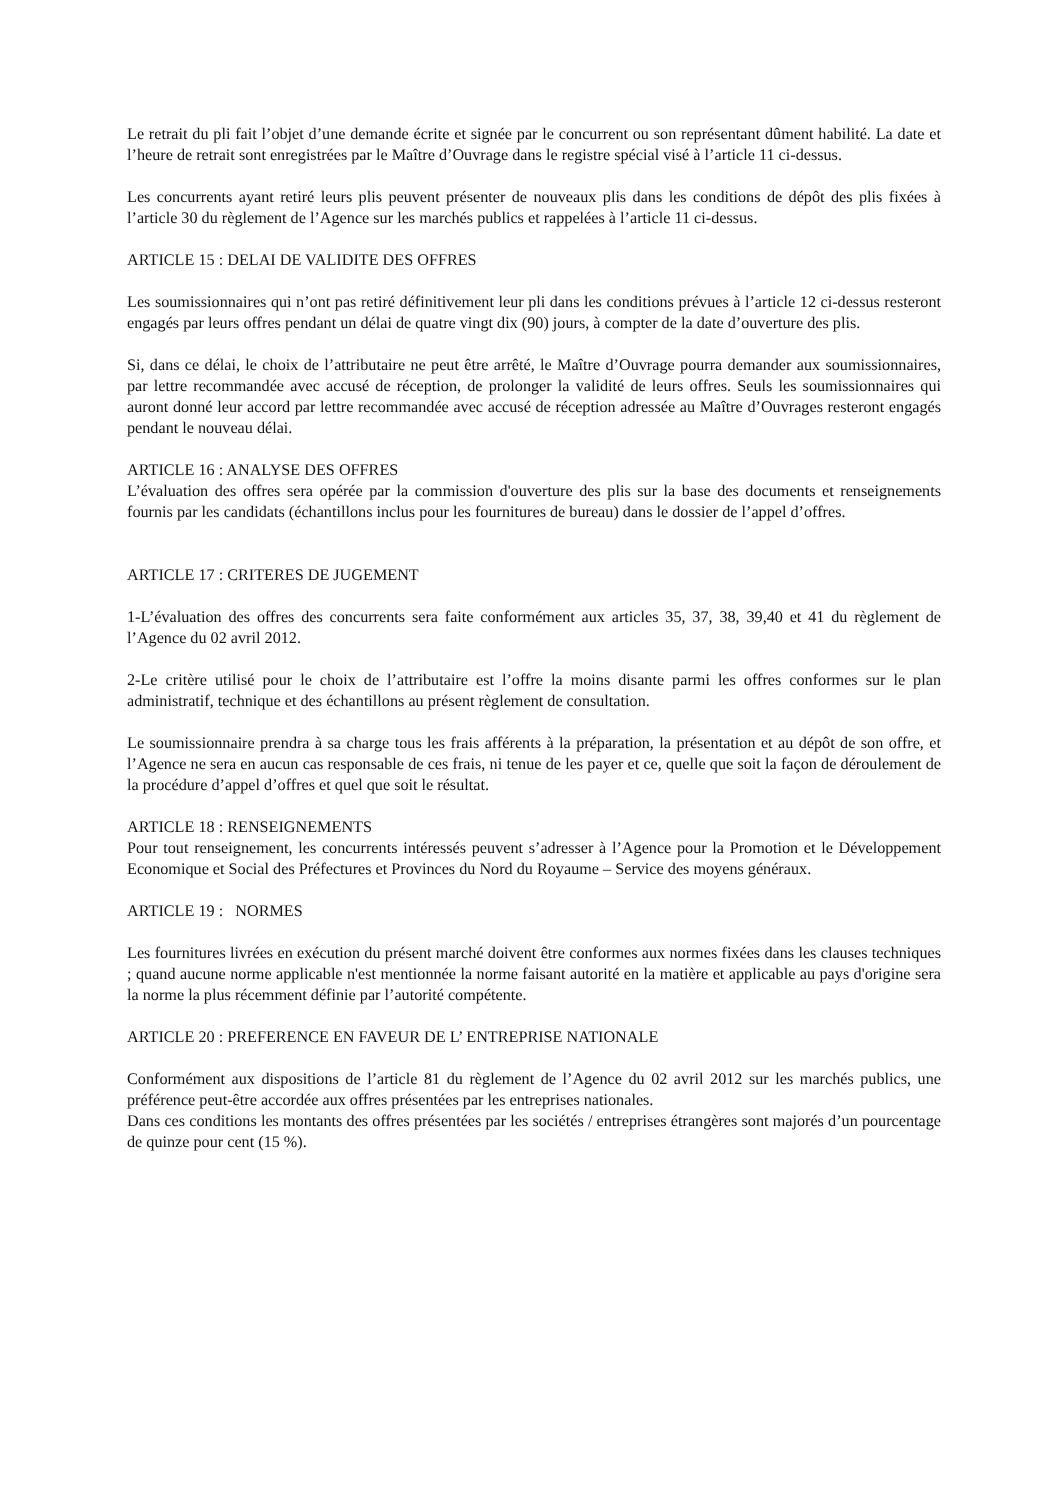Le retrait du pli fait l’objet d’une demande écrite et signée par le concurrent ou son représentant dûment habilité. La date et l’heure de retrait sont enregistrées par le Maître d’Ouvrage dans le registre spécial visé à l’article 11 ci-dessus.
Les concurrents ayant retiré leurs plis peuvent présenter de nouveaux plis dans les conditions de dépôt des plis fixées à l’article 30 du règlement de l’Agence sur les marchés publics et rappelées à l’article 11 ci-dessus.
ARTICLE 15 : DELAI DE VALIDITE DES OFFRES
Les soumissionnaires qui n’ont pas retiré définitivement leur pli dans les conditions prévues à l’article 12 ci-dessus resteront engagés par leurs offres pendant un délai de quatre vingt dix (90) jours, à compter de la date d’ouverture des plis.
Si, dans ce délai, le choix de l’attributaire ne peut être arrêté, le Maître d’Ouvrage pourra demander aux soumissionnaires, par lettre recommandée avec accusé de réception, de prolonger la validité de leurs offres. Seuls les soumissionnaires qui auront donné leur accord par lettre recommandée avec accusé de réception adressée au Maître d’Ouvrages resteront engagés pendant le nouveau délai.
ARTICLE 16 : ANALYSE DES OFFRES
L’évaluation des offres sera opérée par la commission d'ouverture des plis sur la base des documents et renseignements fournis par les candidats (échantillons inclus pour les fournitures de bureau) dans le dossier de l’appel d’offres.
ARTICLE 17 : CRITERES DE JUGEMENT
1-L’évaluation des offres des concurrents sera faite conformément aux articles 35, 37, 38, 39,40 et 41 du règlement de l’Agence du 02 avril 2012.
2-Le critère utilisé pour le choix de l’attributaire est l’offre la moins disante parmi les offres conformes sur le plan administratif, technique et des échantillons au présent règlement de consultation.
Le soumissionnaire prendra à sa charge tous les frais afférents à la préparation, la présentation et au dépôt de son offre, et l’Agence ne sera en aucun cas responsable de ces frais, ni tenue de les payer et ce, quelle que soit la façon de déroulement de la procédure d’appel d’offres et quel que soit le résultat.
ARTICLE 18 : RENSEIGNEMENTS
Pour tout renseignement, les concurrents intéressés peuvent s’adresser à l’Agence pour la Promotion et le Développement Economique et Social des Préfectures et Provinces du Nord du Royaume – Service des moyens généraux.
ARTICLE 19 : NORMES
Les fournitures livrées en exécution du présent marché doivent être conformes aux normes fixées dans les clauses techniques ; quand aucune norme applicable n'est mentionnée la norme faisant autorité en la matière et applicable au pays d'origine sera la norme la plus récemment définie par l’autorité compétente.
ARTICLE 20 : PREFERENCE EN FAVEUR DE L’ ENTREPRISE NATIONALE
Conformément aux dispositions de l’article 81 du règlement de l’Agence du 02 avril 2012 sur les marchés publics, une préférence peut-être accordée aux offres présentées par les entreprises nationales.
Dans ces conditions les montants des offres présentées par les sociétés / entreprises étrangères sont majorés d’un pourcentage de quinze pour cent (15 %).